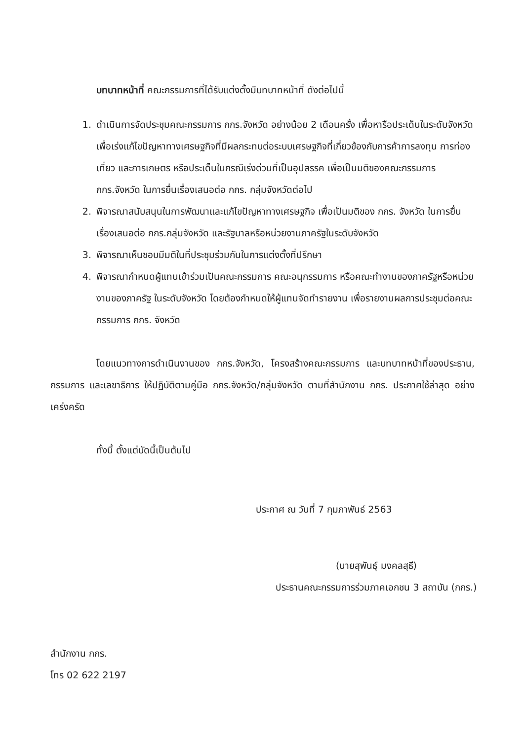บทบาทหน้าที่ คณะกรรมการที่ได้รับแต่งตั้งมีบทบาทหน้าที่ ดังต่อไปนี้
1. ดำเนินการจัดประชุมคณะกรรมการ กกร.จังหวัด อย่างน้อย 2 เดือนครั้ง เพื่อหารือประเด็นในระดับจังหวัด เพื่อเร่งแก้ไขปัญหาทางเศรษฐกิจที่มีผลกระทบต่อระบบเศรษฐกิจที่เกี่ยวข้องกับการค้าการลงทุน การท่องเที่ยว และการเกษตร หรือประเด็นในกรณีเร่งด่วนที่เป็นอุปสรรค เพื่อเป็นมติของคณะกรรมการ กกร.จังหวัด ในการยื่นเรื่องเสนอต่อ กกร. กลุ่มจังหวัดต่อไป
2. พิจารณาสนับสนุนในการพัฒนาและแก้ไขปัญหาทางเศรษฐกิจ เพื่อเป็นมติของ กกร. จังหวัด ในการยื่นเรื่องเสนอต่อ กกร.กลุ่มจังหวัด และรัฐบาลหรือหน่วยงานภาครัฐในระดับจังหวัด
3. พิจารณาเห็นชอบมีมติในที่ประชุมร่วมกันในการแต่งตั้งที่ปรึกษา
4. พิจารณากำหนดผู้แทนเข้าร่วมเป็นคณะกรรมการ คณะอนุกรรมการ หรือคณะทำงานของภาครัฐหรือหน่วยงานของภาครัฐ ในระดับจังหวัด โดยต้องกำหนดให้ผู้แทนจัดทำรายงาน เพื่อรายงานผลการประชุมต่อคณะกรรมการ กกร. จังหวัด
โดยแนวทางการดำเนินงานของ กกร.จังหวัด, โครงสร้างคณะกรรมการ และบทบาทหน้าที่ของประธาน, กรรมการ และเลขาธิการ ให้ปฏิบัติตามคู่มือ กกร.จังหวัด/กลุ่มจังหวัด ตามที่สำนักงาน กกร. ประกาศใช้ล่าสุด อย่างเคร่งครัด
ทั้งนี้ ตั้งแต่บัดนี้เป็นต้นไป
ประกาศ ณ วันที่ 7 กุมภาพันธ์ 2563
(นายสุพันธุ์ มงคลสุธี)
ประธานคณะกรรมการร่วมภาคเอกชน 3 สถาบัน (กกร.)
สำนักงาน กกร.
โทร 02 622 2197